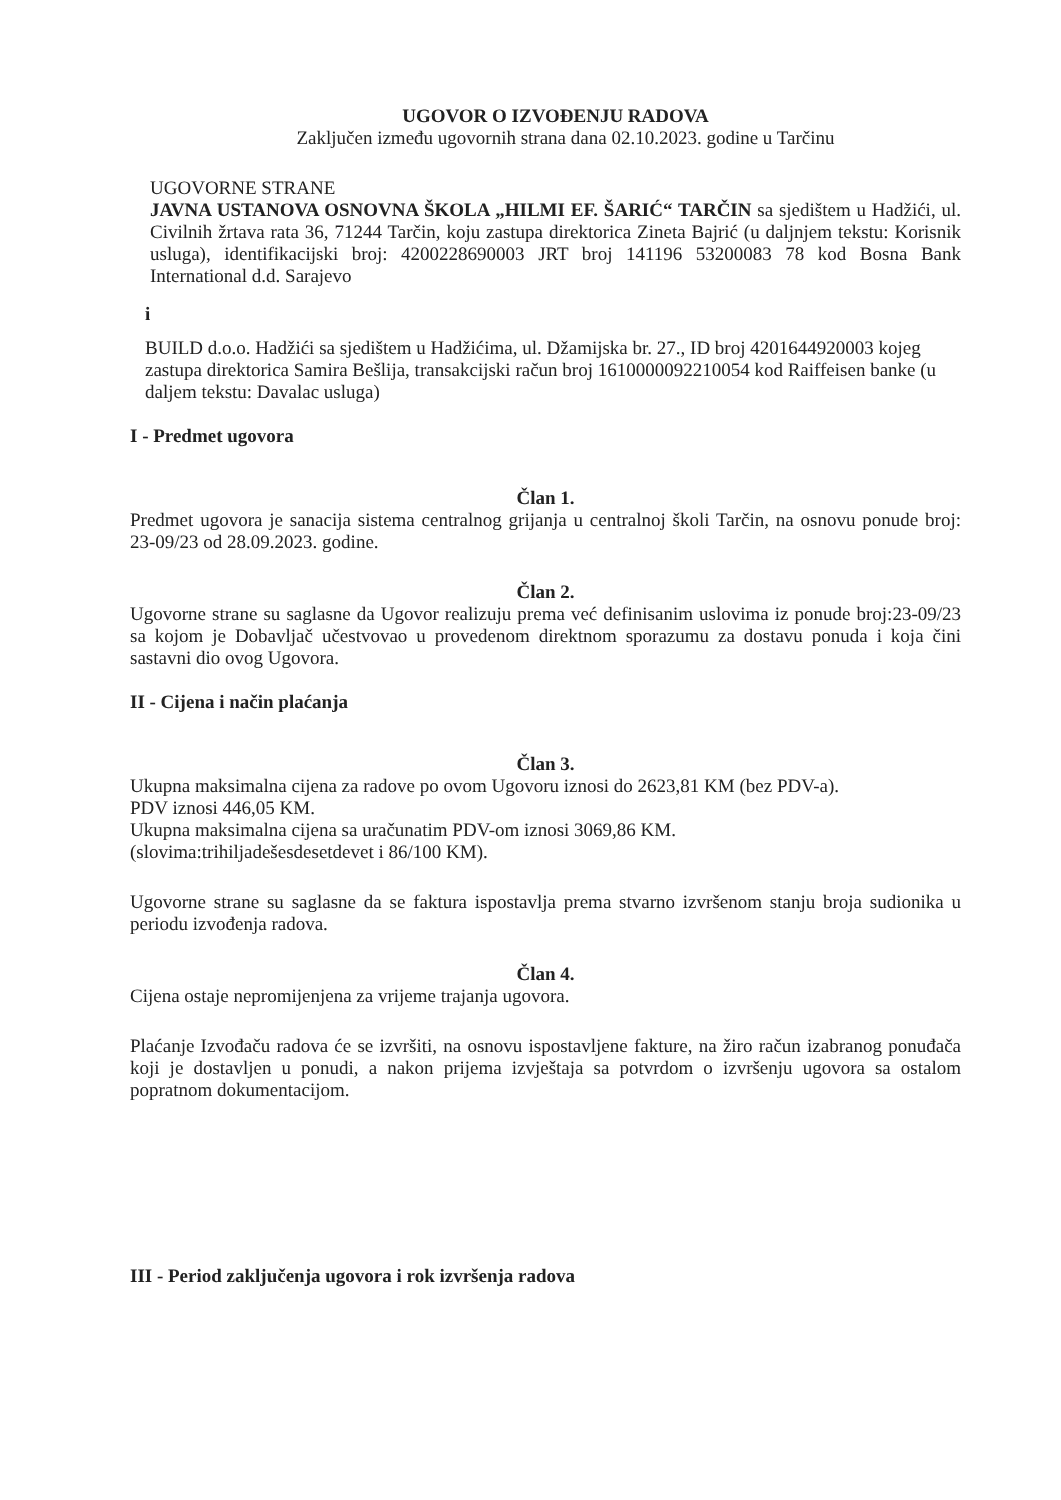UGOVOR O IZVOĐENJU RADOVA
Zaključen između ugovornih strana dana 02.10.2023. godine u Tarčinu
UGOVORNE STRANE
JAVNA USTANOVA OSNOVNA ŠKOLA „HILMI EF. ŠARIĆ“ TARČIN sa sjedištem u Hadžići, ul. Civilnih žrtava rata 36, 71244 Tarčin, koju zastupa direktorica Zineta Bajrić (u daljnjem tekstu: Korisnik usluga), identifikacijski broj: 4200228690003 JRT broj 141196 53200083 78 kod Bosna Bank International d.d. Sarajevo
i
BUILD d.o.o. Hadžići sa sjedištem u Hadžićima, ul. Džamijska br. 27., ID broj 4201644920003 kojeg zastupa direktorica Samira Bešlija, transakcijski račun broj 1610000092210054 kod Raiffeisen banke (u daljem tekstu: Davalac usluga)
I - Predmet ugovora
Član 1.
Predmet ugovora je sanacija sistema centralnog grijanja u centralnoj školi Tarčin, na osnovu ponude broj: 23-09/23 od 28.09.2023. godine.
Član 2.
Ugovorne strane su saglasne da Ugovor realizuju prema već definisanim uslovima iz ponude broj:23-09/23 sa kojom je Dobavljač učestvovao u provedenom direktnom sporazumu za dostavu ponuda i koja čini sastavni dio ovog Ugovora.
II - Cijena i način plaćanja
Član 3.
Ukupna maksimalna cijena za radove po ovom Ugovoru iznosi do 2623,81 KM (bez PDV-a).
PDV iznosi 446,05 KM.
Ukupna maksimalna cijena sa uračunatim PDV-om iznosi 3069,86 KM.
(slovima:trihiljadešesdesetdevet i 86/100 KM).
Ugovorne strane su saglasne da se faktura ispostavlja prema stvarno izvršenom stanju broja sudionika u periodu izvođenja radova.
Član 4.
Cijena ostaje nepromijenjena za vrijeme trajanja ugovora.
Plaćanje Izvođaču radova će se izvršiti, na osnovu ispostavljene fakture, na žiro račun izabranog ponuđača koji je dostavljen u ponudi, a nakon prijema izvještaja sa potvrdom o izvršenju ugovora sa ostalom popratnom dokumentacijom.
III - Period zaključenja ugovora i rok izvršenja radova